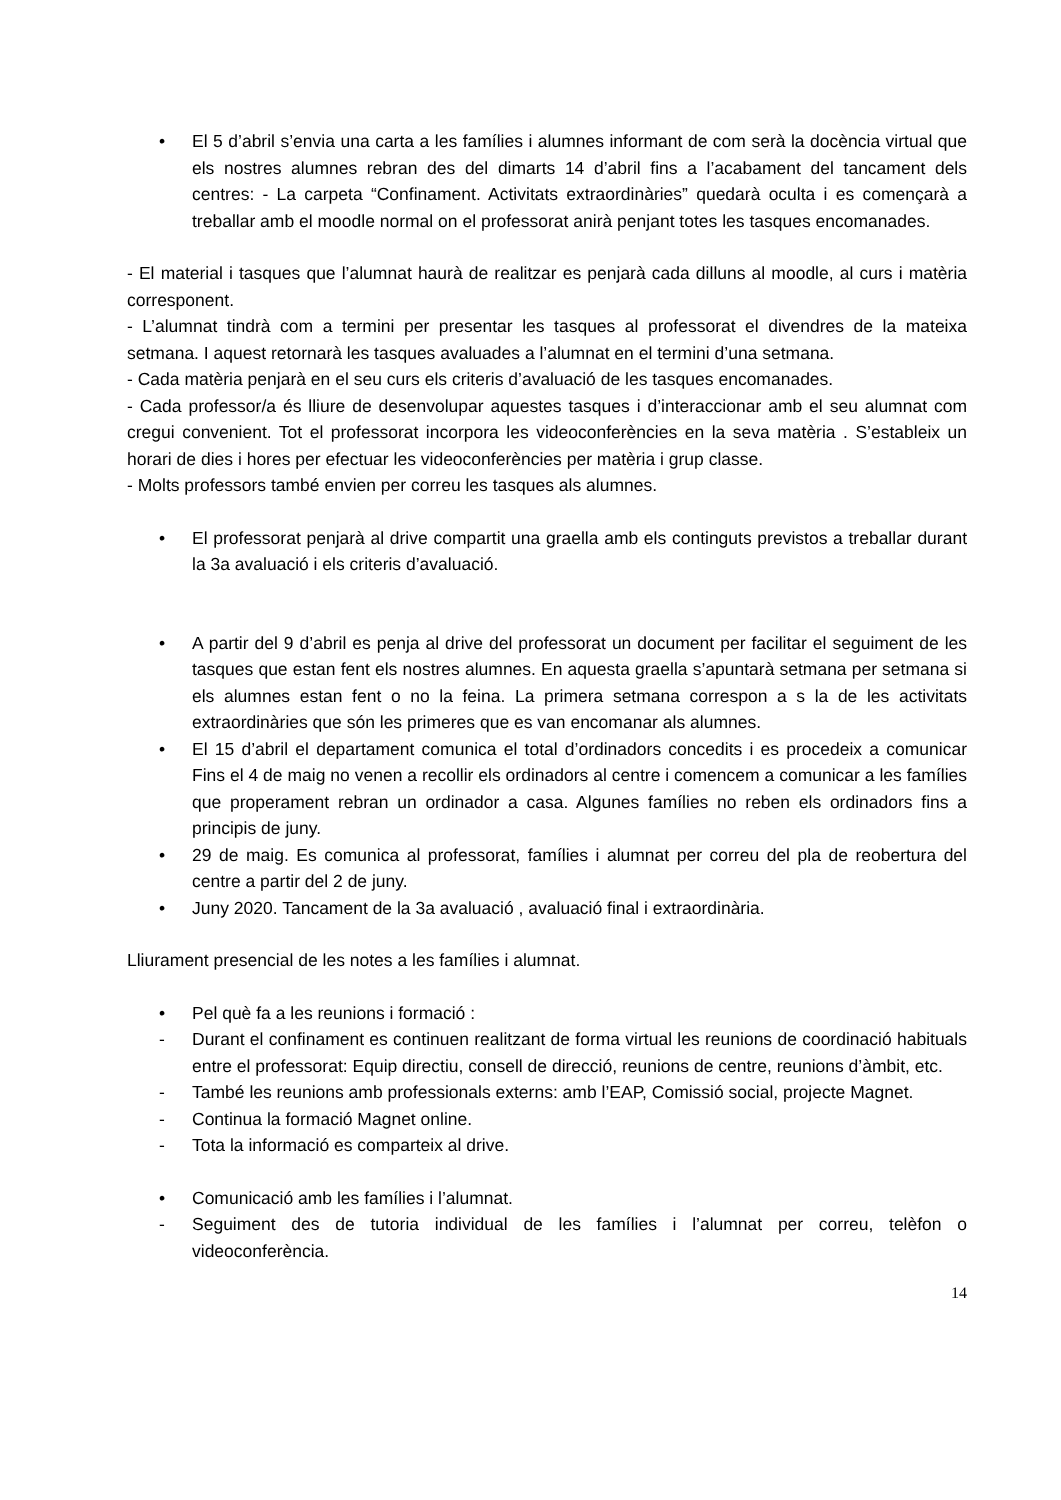• El 5 d’abril s’envia una carta a les famílies i alumnes informant de com serà la docència virtual que els nostres alumnes rebran des del dimarts 14 d’abril fins a l’acabament del tancament dels centres: - La carpeta “Confinament. Activitats extraordinàries” quedarà oculta i es començarà a treballar amb el moodle normal on el professorat anirà penjant totes les tasques encomanades.
- El material i tasques que l’alumnat haurà de realitzar es penjarà cada dilluns al moodle, al curs i matèria corresponent.
- L’alumnat tindrà com a termini per presentar les tasques al professorat el divendres de la mateixa setmana. I aquest retornarà les tasques avaluades a l’alumnat en el termini d’una setmana.
- Cada matèria penjarà en el seu curs els criteris d’avaluació de les tasques encomanades.
- Cada professor/a és lliure de desenvolupar aquestes tasques i d’interaccionar amb el seu alumnat com cregui convenient. Tot el professorat incorpora les videoconferències en la seva matèria . S’estableix un horari de dies i hores per efectuar les videoconferències per matèria i grup classe.
- Molts professors també envien per correu les tasques als alumnes.
• El professorat penjarà al drive compartit una graella amb els continguts previstos a treballar durant la 3a avaluació i els criteris d’avaluació.
• A partir del 9 d’abril es penja al drive del professorat un document per facilitar el seguiment de les tasques que estan fent els nostres alumnes. En aquesta graella s’apuntarà setmana per setmana si els alumnes estan fent o no la feina. La primera setmana correspon a s la de les activitats extraordinàries que són les primeres que es van encomanar als alumnes.
• El 15 d’abril el departament comunica el total d’ordinadors concedits i es procedeix a comunicar Fins el 4 de maig no venen a recollir els ordinadors al centre i comencem a comunicar a les famílies que properament rebran un ordinador a casa. Algunes famílies no reben els ordinadors fins a principis de juny.
• 29 de maig. Es comunica al professorat, famílies i alumnat per correu del pla de reobertura del centre a partir del 2 de juny.
• Juny 2020. Tancament de la 3a avaluació , avaluació final i extraordinària.
Lliurament presencial de les notes a les famílies i alumnat.
• Pel què fa a les reunions i formació :
- Durant el confinament es continuen realitzant de forma virtual les reunions de coordinació habituals entre el professorat: Equip directiu, consell de direcció, reunions de centre, reunions d’àmbit, etc.
- També les reunions amb professionals externs: amb l’EAP, Comissió social, projecte Magnet.
- Continua la formació Magnet online.
- Tota la informació es comparteix al drive.
• Comunicació amb les famílies i l’alumnat.
- Seguiment des de tutoria individual de les famílies i l’alumnat per correu, telèfon o videoconferència.
14